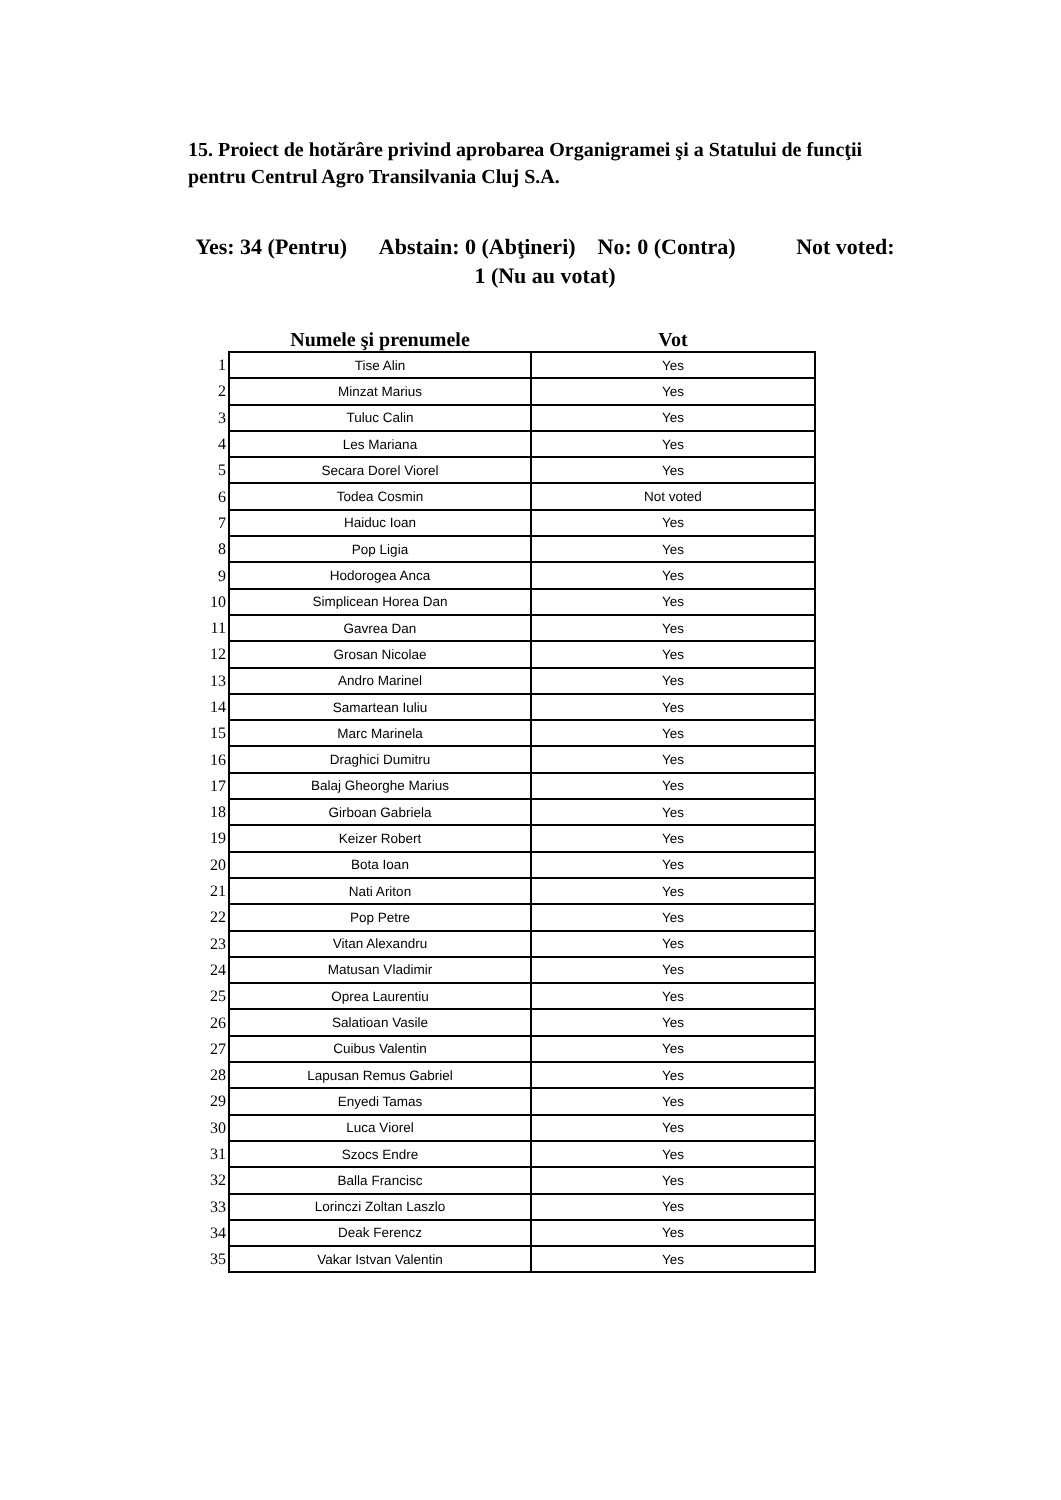15. Proiect de hotărâre privind aprobarea Organigramei şi a Statului de funcţii pentru Centrul Agro Transilvania Cluj S.A.
Yes: 34 (Pentru) Abstain: 0 (Abţineri) No: 0 (Contra) Not voted: 1 (Nu au votat)
| | Numele şi prenumele | Vot |
| --- | --- | --- |
| 1 | Tise Alin | Yes |
| 2 | Minzat Marius | Yes |
| 3 | Tuluc Calin | Yes |
| 4 | Les Mariana | Yes |
| 5 | Secara Dorel Viorel | Yes |
| 6 | Todea Cosmin | Not voted |
| 7 | Haiduc Ioan | Yes |
| 8 | Pop Ligia | Yes |
| 9 | Hodorogea Anca | Yes |
| 10 | Simplicean Horea Dan | Yes |
| 11 | Gavrea Dan | Yes |
| 12 | Grosan Nicolae | Yes |
| 13 | Andro Marinel | Yes |
| 14 | Samartean Iuliu | Yes |
| 15 | Marc Marinela | Yes |
| 16 | Draghici Dumitru | Yes |
| 17 | Balaj Gheorghe Marius | Yes |
| 18 | Girboan Gabriela | Yes |
| 19 | Keizer Robert | Yes |
| 20 | Bota Ioan | Yes |
| 21 | Nati Ariton | Yes |
| 22 | Pop Petre | Yes |
| 23 | Vitan Alexandru | Yes |
| 24 | Matusan Vladimir | Yes |
| 25 | Oprea Laurentiu | Yes |
| 26 | Salatioan Vasile | Yes |
| 27 | Cuibus Valentin | Yes |
| 28 | Lapusan Remus Gabriel | Yes |
| 29 | Enyedi Tamas | Yes |
| 30 | Luca Viorel | Yes |
| 31 | Szocs Endre | Yes |
| 32 | Balla Francisc | Yes |
| 33 | Lorinczi Zoltan Laszlo | Yes |
| 34 | Deak Ferencz | Yes |
| 35 | Vakar Istvan Valentin | Yes |